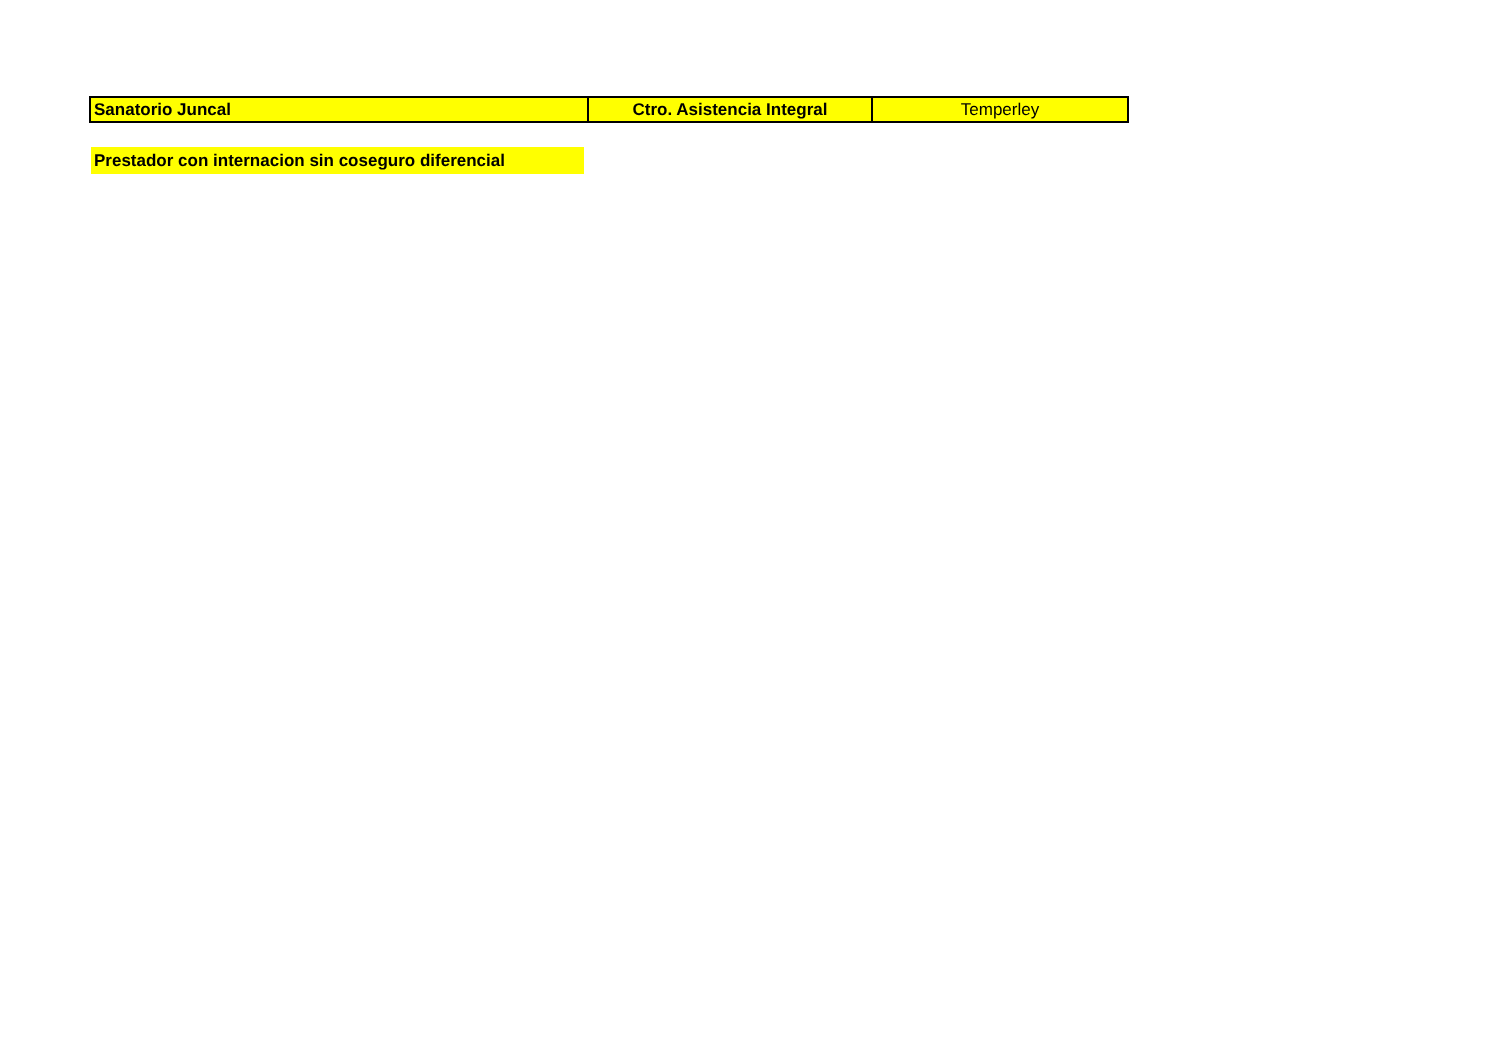| Sanatorio Juncal | Ctro. Asistencia Integral | Temperley |
Prestador con internacion sin coseguro diferencial